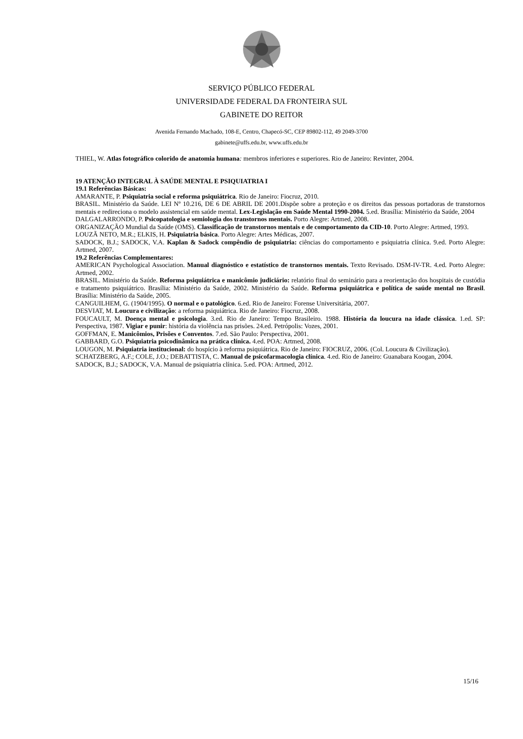SERVIÇO PÚBLICO FEDERAL
UNIVERSIDADE FEDERAL DA FRONTEIRA SUL
GABINETE DO REITOR
Avenida Fernando Machado, 108-E, Centro, Chapecó-SC, CEP 89802-112, 49 2049-3700
gabinete@uffs.edu.br, www.uffs.edu.br
THIEL, W. Atlas fotográfico colorido de anatomia humana: membros inferiores e superiores. Rio de Janeiro: Revinter, 2004.
19 ATENÇÃO INTEGRAL À SAÚDE MENTAL E PSIQUIATRIA I
19.1 Referências Básicas:
AMARANTE, P. Psiquiatria social e reforma psiquiátrica. Rio de Janeiro: Fiocruz, 2010.
BRASIL. Ministério da Saúde. LEI Nº 10.216, DE 6 DE ABRIL DE 2001.Dispõe sobre a proteção e os direitos das pessoas portadoras de transtornos mentais e redireciona o modelo assistencial em saúde mental. Lex-Legislação em Saúde Mental 1990-2004. 5.ed. Brasília: Ministério da Saúde, 2004
DALGALARRONDO, P. Psicopatologia e semiologia dos transtornos mentais. Porto Alegre: Artmed, 2008.
ORGANIZAÇÃO Mundial da Saúde (OMS). Classificação de transtornos mentais e de comportamento da CID-10. Porto Alegre: Artmed, 1993.
LOUZÃ NETO, M.R.; ELKIS, H. Psiquiatria básica. Porto Alegre: Artes Médicas, 2007.
SADOCK, B.J.; SADOCK, V.A. Kaplan & Sadock compêndio de psiquiatria: ciências do comportamento e psiquiatria clínica. 9.ed. Porto Alegre: Artmed, 2007.
19.2 Referências Complementares:
AMERICAN Psychological Association. Manual diagnóstico e estatístico de transtornos mentais. Texto Revisado. DSM-IV-TR. 4.ed. Porto Alegre: Artmed, 2002.
BRASIL. Ministério da Saúde. Reforma psiquiátrica e manicômio judiciário: relatório final do seminário para a reorientação dos hospitais de custódia e tratamento psiquiátrico. Brasília: Ministério da Saúde, 2002. Ministério da Saúde. Reforma psiquiátrica e política de saúde mental no Brasil. Brasília: Ministério da Saúde, 2005.
CANGUILHEM, G. (1904/1995). O normal e o patológico. 6.ed. Rio de Janeiro: Forense Universitária, 2007.
DESVIAT, M. Loucura e civilização: a reforma psiquiátrica. Rio de Janeiro: Fiocruz, 2008.
FOUCAULT, M. Doença mental e psicologia. 3.ed. Rio de Janeiro: Tempo Brasileiro. 1988. História da loucura na idade clássica. 1.ed. SP: Perspectiva, 1987. Vigiar e punir: história da violência nas prisões. 24.ed. Petrópolis: Vozes, 2001.
GOFFMAN, E. Manicômios, Prisões e Conventos. 7.ed. São Paulo: Perspectiva, 2001.
GABBARD, G.O. Psiquiatria psicodinâmica na prática clínica. 4.ed. POA: Artmed, 2008.
LOUGON, M. Psiquiatria institucional: do hospício à reforma psiquiátrica. Rio de Janeiro: FIOCRUZ, 2006. (Col. Loucura & Civilização).
SCHATZBERG, A.F.; COLE, J.O.; DEBATTISTA, C. Manual de psicofarmacologia clínica. 4.ed. Rio de Janeiro: Guanabara Koogan, 2004.
SADOCK, B.J.; SADOCK, V.A. Manual de psiquiatria clínica. 5.ed. POA: Artmed, 2012.
15/16